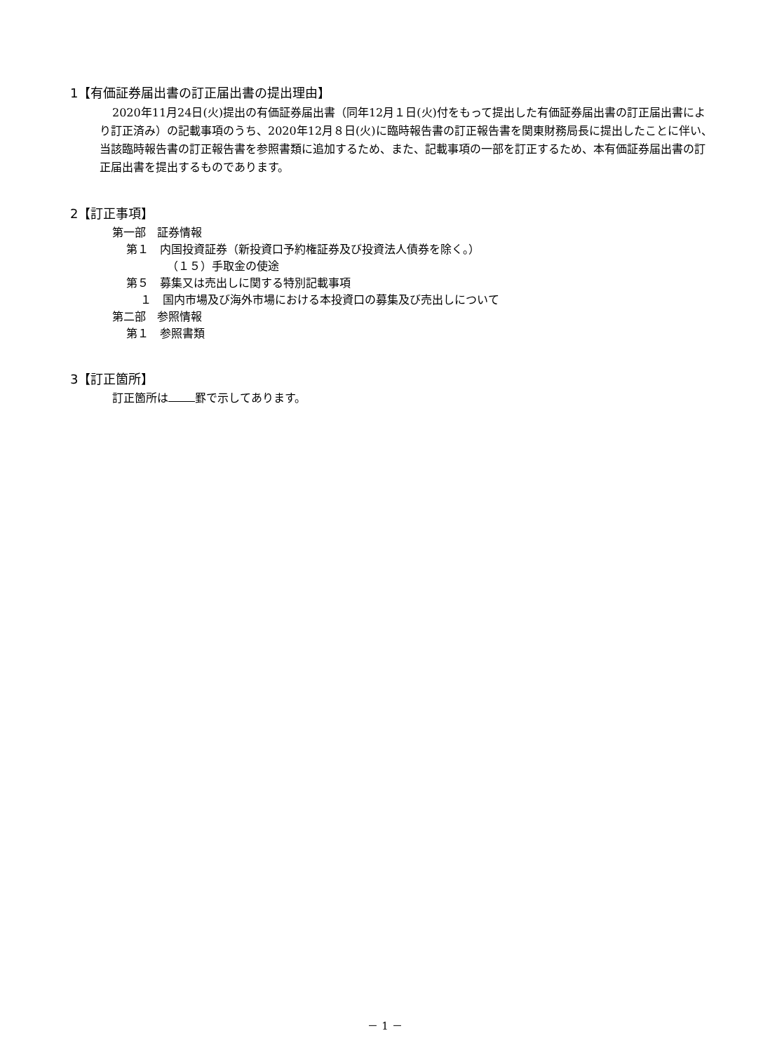1【有価証券届出書の訂正届出書の提出理由】
2020年11月24日(火)提出の有価証券届出書（同年12月１日(火)付をもって提出した有価証券届出書の訂正届出書により訂正済み）の記載事項のうち、2020年12月８日(火)に臨時報告書の訂正報告書を関東財務局長に提出したことに伴い、当該臨時報告書の訂正報告書を参照書類に追加するため、また、記載事項の一部を訂正するため、本有価証券届出書の訂正届出書を提出するものであります。
2【訂正事項】
第一部　証券情報
第１　内国投資証券（新投資口予約権証券及び投資法人債券を除く。）
（１５）手取金の使途
第５　募集又は売出しに関する特別記載事項
１　国内市場及び海外市場における本投資口の募集及び売出しについて
第二部　参照情報
第１　参照書類
3【訂正箇所】
訂正箇所は 罫で示してあります。
－ 1 －